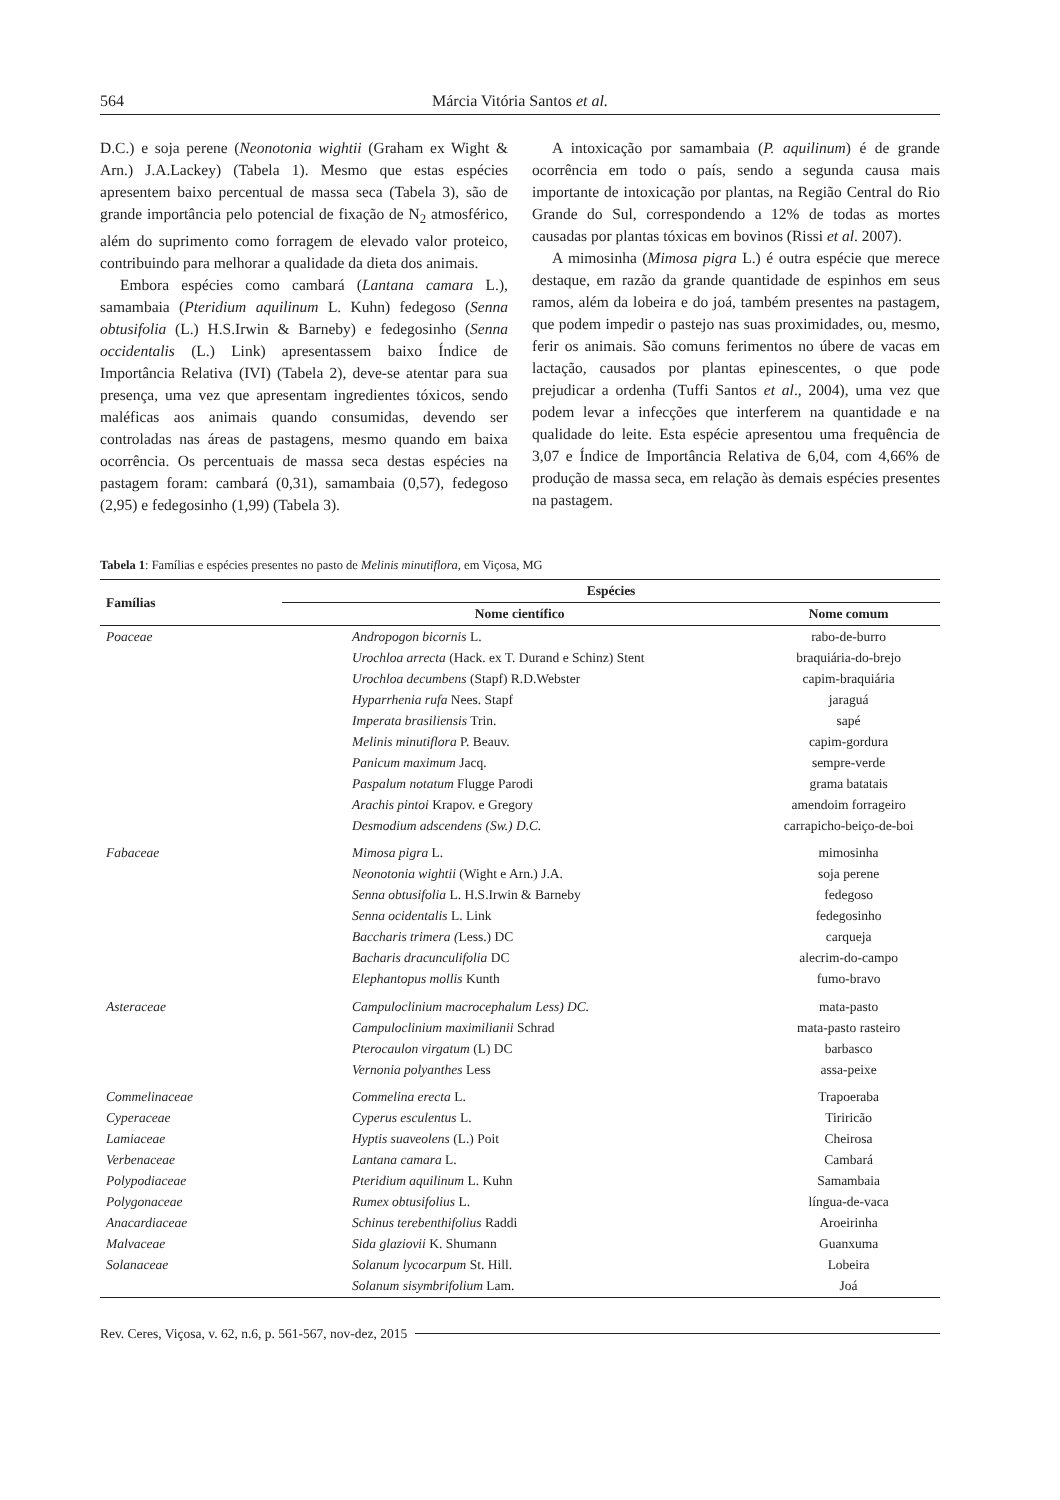564 Márcia Vitória Santos et al.
D.C.) e soja perene (Neonotonia wightii (Graham ex Wight & Arn.) J.A.Lackey) (Tabela 1). Mesmo que estas espécies apresentem baixo percentual de massa seca (Tabela 3), são de grande importância pelo potencial de fixação de N<sub>2</sub> atmosférico, além do suprimento como forragem de elevado valor proteico, contribuindo para melhorar a qualidade da dieta dos animais.
Embora espécies como cambará (Lantana camara L.), samambaia (Pteridium aquilinum L. Kuhn) fedegoso (Senna obtusifolia (L.) H.S.Irwin & Barneby) e fedegosinho (Senna occidentalis (L.) Link) apresentassem baixo Índice de Importância Relativa (IVI) (Tabela 2), deve-se atentar para sua presença, uma vez que apresentam ingredientes tóxicos, sendo maléficas aos animais quando consumidas, devendo ser controladas nas áreas de pastagens, mesmo quando em baixa ocorrência. Os percentuais de massa seca destas espécies na pastagem foram: cambará (0,31), samambaia (0,57), fedegoso (2,95) e fedegosinho (1,99) (Tabela 3).
A intoxicação por samambaia (P. aquilinum) é de grande ocorrência em todo o país, sendo a segunda causa mais importante de intoxicação por plantas, na Região Central do Rio Grande do Sul, correspondendo a 12% de todas as mortes causadas por plantas tóxicas em bovinos (Rissi et al. 2007).
A mimosinha (Mimosa pigra L.) é outra espécie que merece destaque, em razão da grande quantidade de espinhos em seus ramos, além da lobeira e do joá, também presentes na pastagem, que podem impedir o pastejo nas suas proximidades, ou, mesmo, ferir os animais. São comuns ferimentos no úbere de vacas em lactação, causados por plantas epinescentes, o que pode prejudicar a ordenha (Tuffi Santos et al., 2004), uma vez que podem levar a infecções que interferem na quantidade e na qualidade do leite. Esta espécie apresentou uma frequência de 3,07 e Índice de Importância Relativa de 6,04, com 4,66% de produção de massa seca, em relação às demais espécies presentes na pastagem.
Tabela 1: Famílias e espécies presentes no pasto de Melinis minutiflora, em Viçosa, MG
| Famílias | Espécies | |
| --- | --- | --- |
| | Nome científico | Nome comum |
| Poaceae | Andropogon bicornis L. | rabo-de-burro |
| | Urochloa arrecta (Hack. ex T. Durand e Schinz) Stent | braquiária-do-brejo |
| | Urochloa decumbens (Stapf) R.D.Webster | capim-braquiária |
| | Hyparrhenia rufa Nees. Stapf | jaraguá |
| | Imperata brasiliensis Trin. | sapé |
| | Melinis minutiflora P. Beauv. | capim-gordura |
| | Panicum maximum Jacq. | sempre-verde |
| | Paspalum notatum Flugge Parodi | grama batatais |
| | Arachis pintoi Krapov. e Gregory | amendoim forrageiro |
| | Desmodium adscendens (Sw.) D.C. | carrapicho-beiço-de-boi |
| Fabaceae | Mimosa pigra L. | mimosinha |
| | Neonotonia wightii (Wight e Arn.) J.A. | soja perene |
| | Senna obtusifolia L. H.S.Irwin & Barneby | fedegoso |
| | Senna ocidentalis L. Link | fedegosinho |
| | Baccharis trimera ( Less.) DC | carqueja |
| | Bacharis dracunculifolia DC | alecrim-do-campo |
| | Elephantopus mollis Kunth | fumo-bravo |
| Asteraceae | Campuloclinium macrocephalum Less) DC. | mata-pasto |
| | Campuloclinium maximilianii Schrad | mata-pasto rasteiro |
| | Pterocaulon virgatum (L) DC | barbasco |
| | Vernonia polyanthes Less | assa-peixe |
| Commelinaceae | Commelina erecta L. | Trapoeraba |
| Cyperaceae | Cyperus esculentus L. | Tiriricão |
| Lamiaceae | Hyptis suaveolens (L.) Poit | Cheirosa |
| Verbenaceae | Lantana camara L. | Cambará |
| Polypodiaceae | Pteridium aquilinum L. Kuhn | Samambaia |
| Polygonaceae | Rumex obtusifolius L. | língua-de-vaca |
| Anacardiaceae | Schinus terebenthifolius Raddi | Aroeirinha |
| Malvaceae | Sida glaziovii K. Shumann | Guanxuma |
| Solanaceae | Solanum lycocarpum St. Hill. | Lobeira |
| | Solanum sisymbrifolium Lam. | Joá |
Rev. Ceres, Viçosa, v. 62, n.6, p. 561-567, nov-dez, 2015